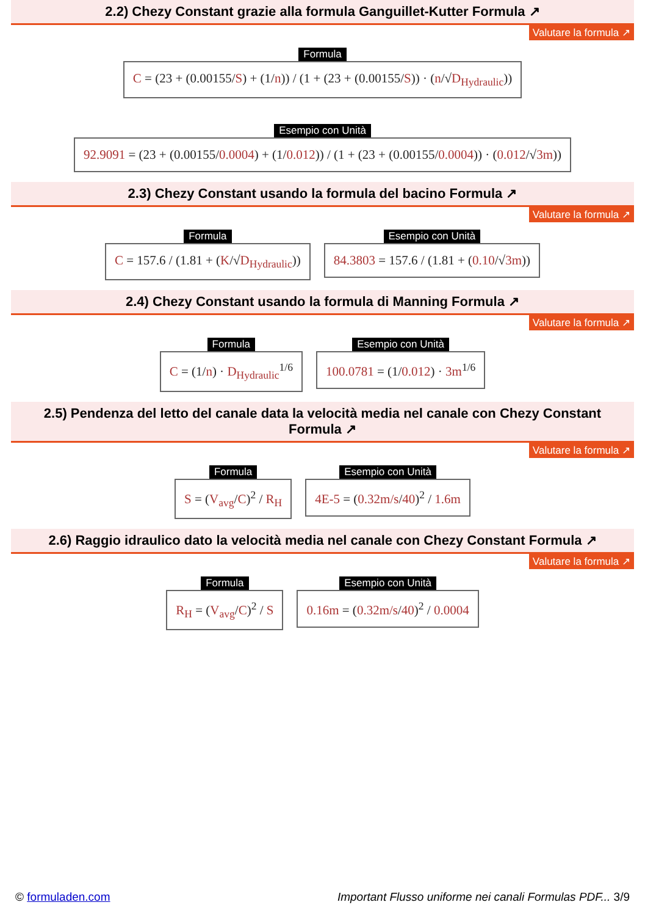2.2) Chezy Constant grazie alla formula Ganguillet-Kutter Formula ↗
Valutare la formula ↗
Formula
C = (23 + (0.00155/S) + (1/n)) / (1 + (23 + (0.00155/S)) · (n/√D<sub>Hydraulic</sub>))
Esempio con Unità
92.9091 = (23 + (0.00155/0.0004) + (1/0.012)) / (1 + (23 + (0.00155/0.0004)) · (0.012/√3m))
2.3) Chezy Constant usando la formula del bacino Formula ↗
Valutare la formula ↗
Formula
C = 157.6 / (1.81 + (K/√D<sub>Hydraulic</sub>))
Esempio con Unità
84.3803 = 157.6 / (1.81 + (0.10/√3m))
2.4) Chezy Constant usando la formula di Manning Formula ↗
Valutare la formula ↗
Formula
C = (1/n) · D<sub>Hydraulic</sub><sup>1/6</sup>
Esempio con Unità
100.0781 = (1/0.012) · 3m<sup>1/6</sup>
2.5) Pendenza del letto del canale data la velocità media nel canale con Chezy Constant Formula ↗
Valutare la formula ↗
Formula
S = (V<sub>avg</sub>/C)<sup>2</sup> / R<sub>H</sub>
Esempio con Unità
4E-5 = (0.32m/s/40)<sup>2</sup> / 1.6m
2.6) Raggio idraulico dato la velocità media nel canale con Chezy Constant Formula ↗
Valutare la formula ↗
Formula
R<sub>H</sub> = (V<sub>avg</sub>/C)<sup>2</sup> / S
Esempio con Unità
0.16m = (0.32m/s/40)<sup>2</sup> / 0.0004
© formuladen.com Important Flusso uniforme nei canali Formulas PDF... 3/9